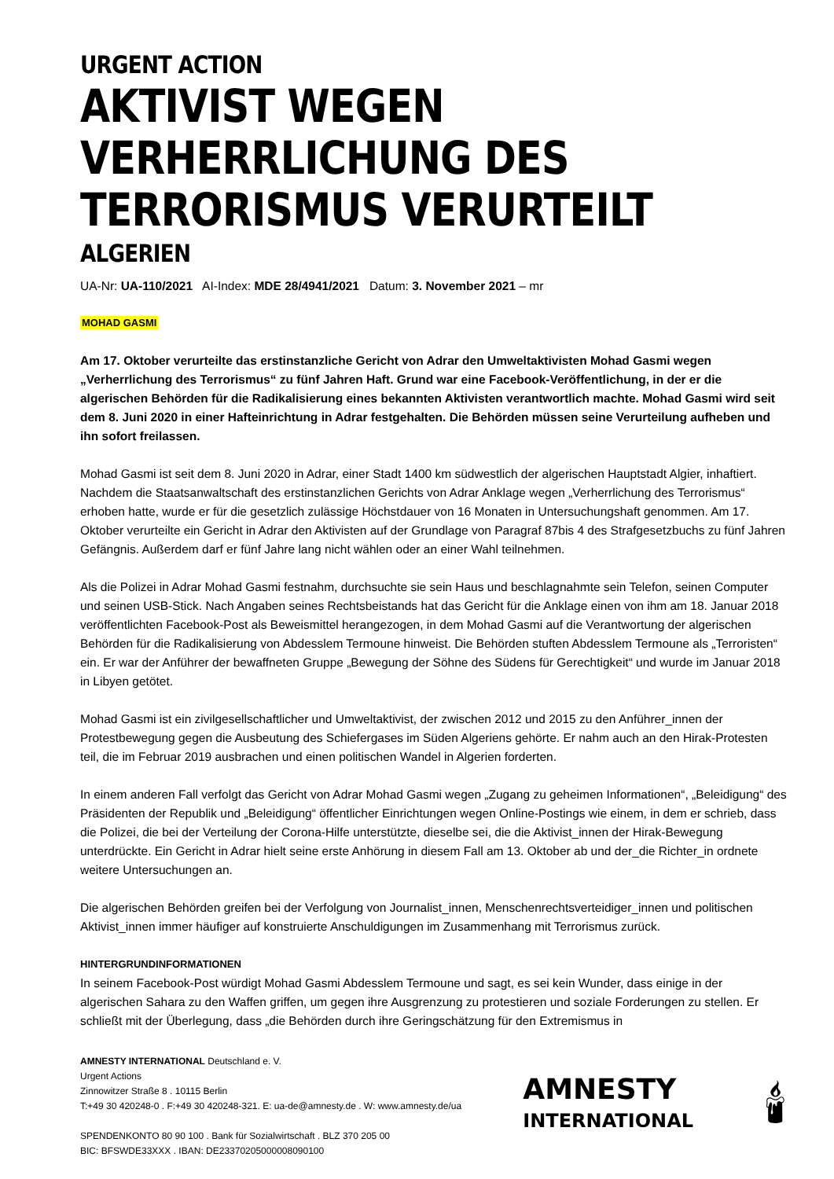URGENT ACTION
AKTIVIST WEGEN VERHERRLICHUNG DES TERRORISMUS VERURTEILT
ALGERIEN
UA-Nr: UA-110/2021 AI-Index: MDE 28/4941/2021 Datum: 3. November 2021 – mr
MOHAD GASMI
Am 17. Oktober verurteilte das erstinstanzliche Gericht von Adrar den Umweltaktivisten Mohad Gasmi wegen „Verherrlichung des Terrorismus“ zu fünf Jahren Haft. Grund war eine Facebook-Veröffentlichung, in der er die algerischen Behörden für die Radikalisierung eines bekannten Aktivisten verantwortlich machte. Mohad Gasmi wird seit dem 8. Juni 2020 in einer Hafteinrichtung in Adrar festgehalten. Die Behörden müssen seine Verurteilung aufheben und ihn sofort freilassen.
Mohad Gasmi ist seit dem 8. Juni 2020 in Adrar, einer Stadt 1400 km südwestlich der algerischen Hauptstadt Algier, inhaftiert. Nachdem die Staatsanwaltschaft des erstinstanzlichen Gerichts von Adrar Anklage wegen „Verherrlichung des Terrorismus“ erhoben hatte, wurde er für die gesetzlich zulässige Höchstdauer von 16 Monaten in Untersuchungshaft genommen. Am 17. Oktober verurteilte ein Gericht in Adrar den Aktivisten auf der Grundlage von Paragraf 87bis 4 des Strafgesetzbuchs zu fünf Jahren Gefängnis. Außerdem darf er fünf Jahre lang nicht wählen oder an einer Wahl teilnehmen.
Als die Polizei in Adrar Mohad Gasmi festnahm, durchsuchte sie sein Haus und beschlagnahmte sein Telefon, seinen Computer und seinen USB-Stick. Nach Angaben seines Rechtsbeistands hat das Gericht für die Anklage einen von ihm am 18. Januar 2018 veröffentlichten Facebook-Post als Beweismittel herangezogen, in dem Mohad Gasmi auf die Verantwortung der algerischen Behörden für die Radikalisierung von Abdesslem Termoune hinweist. Die Behörden stuften Abdesslem Termoune als „Terroristen“ ein. Er war der Anführer der bewaffneten Gruppe „Bewegung der Söhne des Südens für Gerechtigkeit“ und wurde im Januar 2018 in Libyen getötet.
Mohad Gasmi ist ein zivilgesellschaftlicher und Umweltaktivist, der zwischen 2012 und 2015 zu den Anführer_innen der Protestbewegung gegen die Ausbeutung des Schiefergases im Süden Algeriens gehörte. Er nahm auch an den Hirak-Protesten teil, die im Februar 2019 ausbrachen und einen politischen Wandel in Algerien forderten.
In einem anderen Fall verfolgt das Gericht von Adrar Mohad Gasmi wegen „Zugang zu geheimen Informationen“, „Beleidigung“ des Präsidenten der Republik und „Beleidigung“ öffentlicher Einrichtungen wegen Online-Postings wie einem, in dem er schrieb, dass die Polizei, die bei der Verteilung der Corona-Hilfe unterstützte, dieselbe sei, die die Aktivist_innen der Hirak-Bewegung unterdrückte. Ein Gericht in Adrar hielt seine erste Anhörung in diesem Fall am 13. Oktober ab und der_die Richter_in ordnete weitere Untersuchungen an.
Die algerischen Behörden greifen bei der Verfolgung von Journalist_innen, Menschenrechtsverteidiger_innen und politischen Aktivist_innen immer häufiger auf konstruierte Anschuldigungen im Zusammenhang mit Terrorismus zurück.
HINTERGRUNDINFORMATIONEN
In seinem Facebook-Post würdigt Mohad Gasmi Abdesslem Termoune und sagt, es sei kein Wunder, dass einige in der algerischen Sahara zu den Waffen griffen, um gegen ihre Ausgrenzung zu protestieren und soziale Forderungen zu stellen. Er schließt mit der Überlegung, dass „die Behörden durch ihre Geringschätzung für den Extremismus in
AMNESTY INTERNATIONAL Deutschland e. V.
Urgent Actions
Zinnowitzer Straße 8 . 10115 Berlin
T:+49 30 420248-0 . F:+49 30 420248-321. E: ua-de@amnesty.de . W: www.amnesty.de/ua
SPENDENKONTO 80 90 100 . Bank für Sozialwirtschaft . BLZ 370 205 00
BIC: BFSWDE33XXX . IBAN: DE23370205000008090100
AMNESTY
INTERNATIONAL
🕯